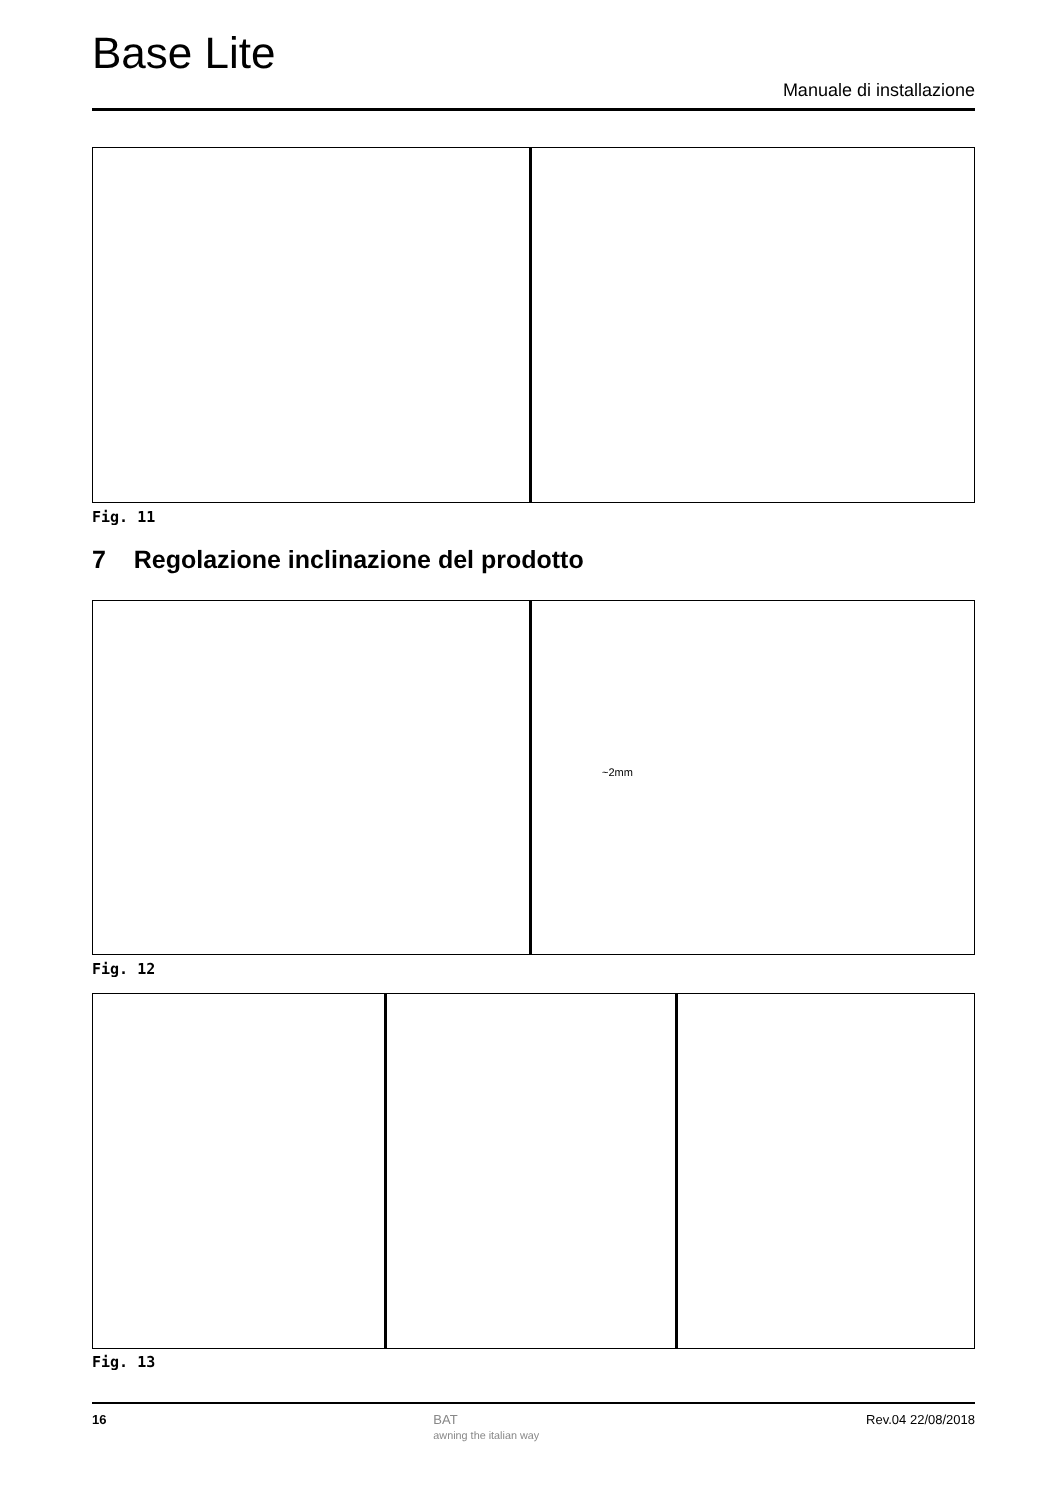Base Lite
Manuale di installazione
Fig. 11
7 Regolazione inclinazione del prodotto
~2mm
Fig. 12
Fig. 13
16 BAT
awning the italian way Rev.04 22/08/2018